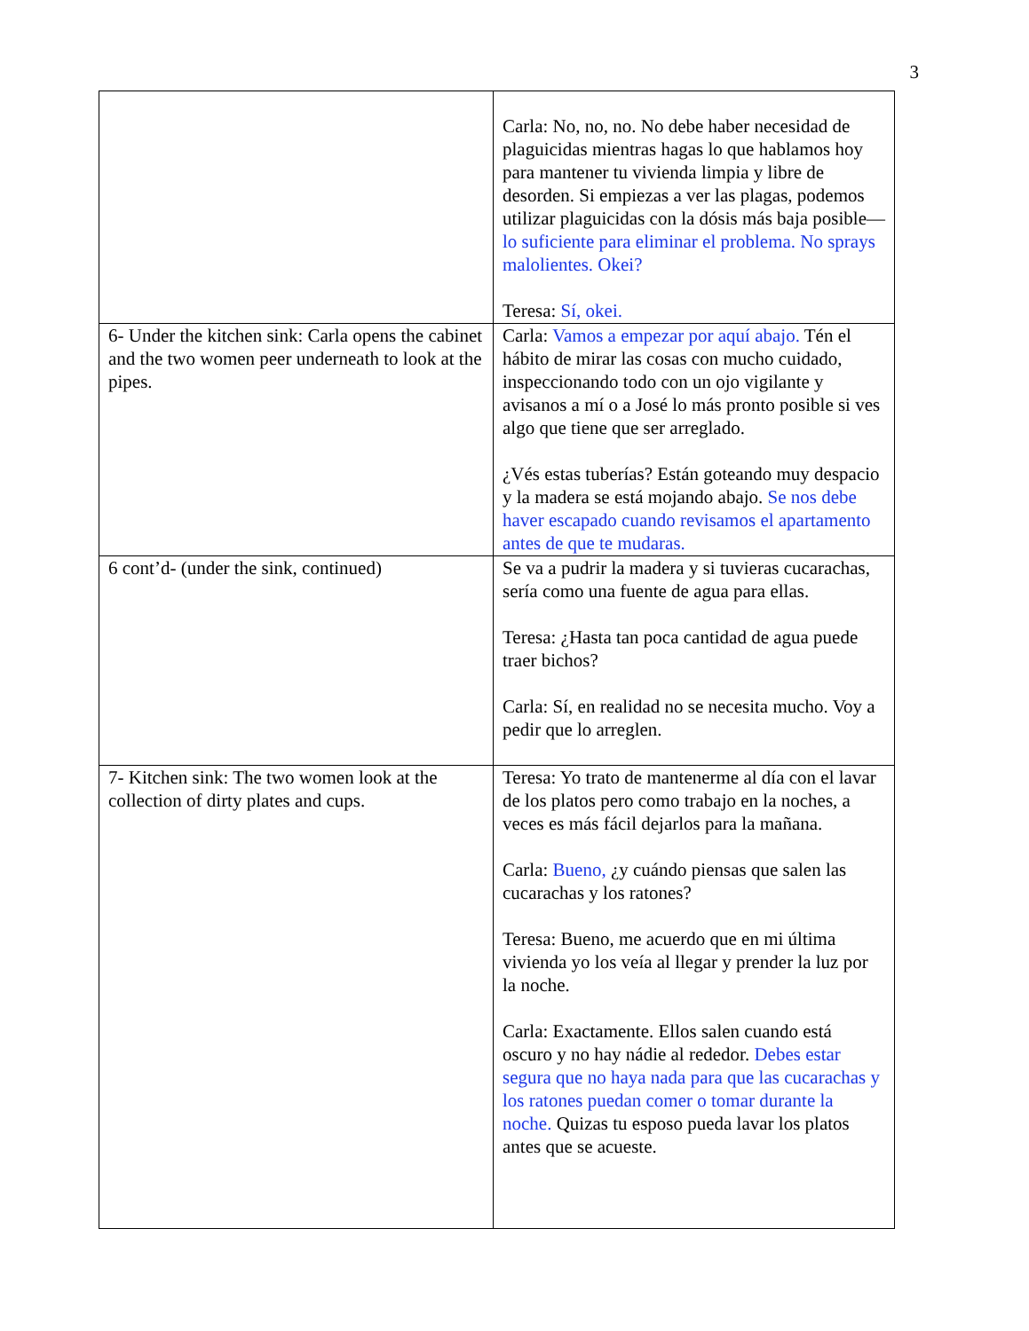3
| | Carla: No, no, no. No debe haber necesidad de plaguicidas mientras hagas lo que hablamos hoy para mantener tu vivienda limpia y libre de desorden. Si empiezas a ver las plagas, podemos utilizar plaguicidas con la dósis más baja posible— lo suficiente para eliminar el problema. No sprays malolientes. Okei? Teresa: Sí, okei. |
| 6- Under the kitchen sink: Carla opens the cabinet and the two women peer underneath to look at the pipes. | Carla: Vamos a empezar por aquí abajo. Tén el hábito de mirar las cosas con mucho cuidado, inspeccionando todo con un ojo vigilante y avisanos a mí o a José lo más pronto posible si ves algo que tiene que ser arreglado. ¿Vés estas tuberías? Están goteando muy despacio y la madera se está mojando abajo. Se nos debe haver escapado cuando revisamos el apartamento antes de que te mudaras. |
| 6 cont’d- (under the sink, continued) | Se va a pudrir la madera y si tuvieras cucarachas, sería como una fuente de agua para ellas. Teresa: ¿Hasta tan poca cantidad de agua puede traer bichos? Carla: Sí, en realidad no se necesita mucho. Voy a pedir que lo arreglen. |
| 7- Kitchen sink: The two women look at the collection of dirty plates and cups. | Teresa: Yo trato de mantenerme al día con el lavar de los platos pero como trabajo en la noches, a veces es más fácil dejarlos para la mañana. Carla: Bueno, ¿y cuándo piensas que salen las cucarachas y los ratones? Teresa: Bueno, me acuerdo que en mi última vivienda yo los veía al llegar y prender la luz por la noche. Carla: Exactamente. Ellos salen cuando está oscuro y no hay nádie al rededor. Debes estar segura que no haya nada para que las cucarachas y los ratones puedan comer o tomar durante la noche. Quizas tu esposo pueda lavar los platos antes que se acueste. |